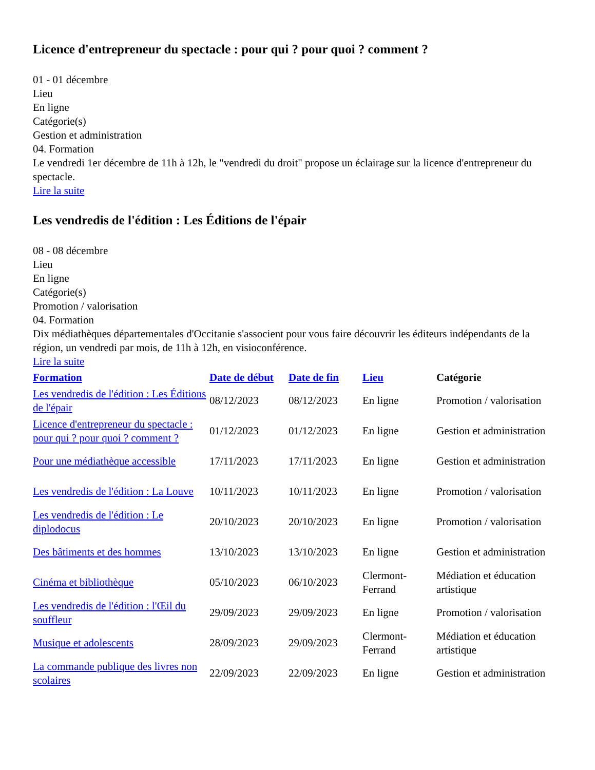Licence d'entrepreneur du spectacle : pour qui ? pour quoi ? comment ?
01 - 01 décembre
Lieu
En ligne
Catégorie(s)
Gestion et administration
04. Formation
Le vendredi 1er décembre de 11h à 12h, le "vendredi du droit" propose un éclairage sur la licence d'entrepreneur du spectacle.
Lire la suite
Les vendredis de l'édition : Les Éditions de l'épair
08 - 08 décembre
Lieu
En ligne
Catégorie(s)
Promotion / valorisation
04. Formation
Dix médiathèques départementales d'Occitanie s'associent pour vous faire découvrir les éditeurs indépendants de la région, un vendredi par mois, de 11h à 12h, en visioconférence.
Lire la suite
| Formation | Date de début | Date de fin | Lieu | Catégorie |
| --- | --- | --- | --- | --- |
| Les vendredis de l'édition : Les Éditions de l'épair | 08/12/2023 | 08/12/2023 | En ligne | Promotion / valorisation |
| Licence d'entrepreneur du spectacle : pour qui ? pour quoi ? comment ? | 01/12/2023 | 01/12/2023 | En ligne | Gestion et administration |
| Pour une médiathèque accessible | 17/11/2023 | 17/11/2023 | En ligne | Gestion et administration |
| Les vendredis de l'édition : La Louve | 10/11/2023 | 10/11/2023 | En ligne | Promotion / valorisation |
| Les vendredis de l'édition : Le diplodocus | 20/10/2023 | 20/10/2023 | En ligne | Promotion / valorisation |
| Des bâtiments et des hommes | 13/10/2023 | 13/10/2023 | En ligne | Gestion et administration |
| Cinéma et bibliothèque | 05/10/2023 | 06/10/2023 | Clermont-Ferrand | Médiation et éducation artistique |
| Les vendredis de l'édition : l'Œil du souffleur | 29/09/2023 | 29/09/2023 | En ligne | Promotion / valorisation |
| Musique et adolescents | 28/09/2023 | 29/09/2023 | Clermont-Ferrand | Médiation et éducation artistique |
| La commande publique des livres non scolaires | 22/09/2023 | 22/09/2023 | En ligne | Gestion et administration |